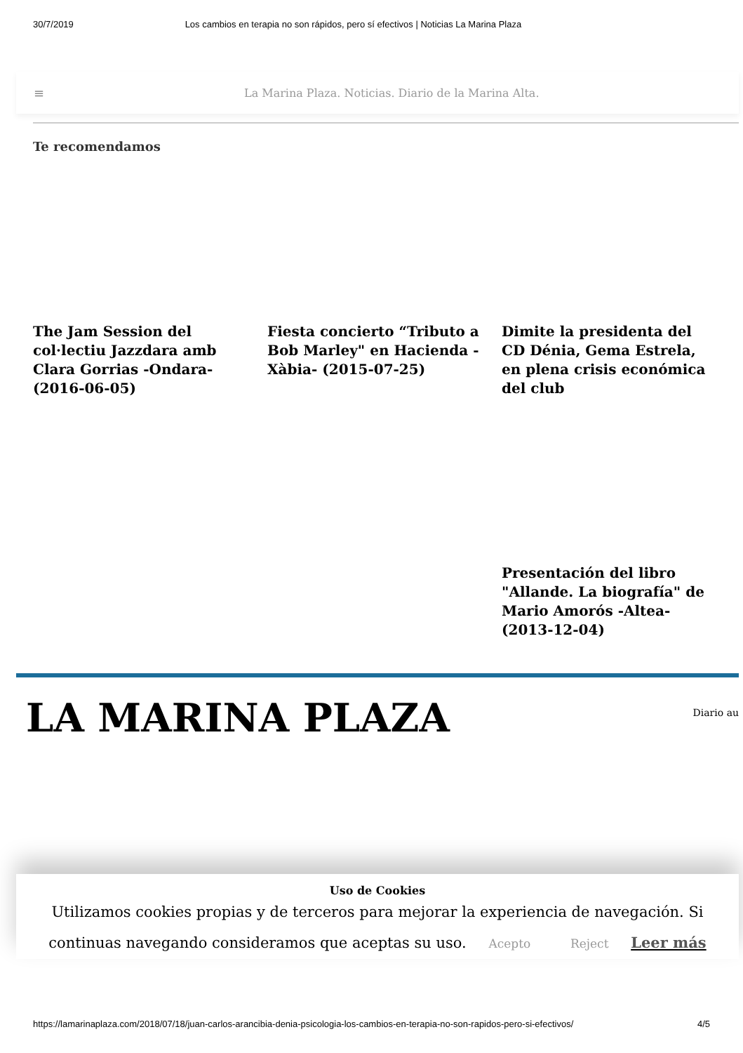30/7/2019 Los cambios en terapia no son rápidos, pero sí efectivos | Noticias La Marina Plaza
≡ La Marina Plaza. Noticias. Diario de la Marina Alta.
Te recomendamos
The Jam Session del col·lectiu Jazzdara amb Clara Gorrias -Ondara- (2016-06-05)
Fiesta concierto “Tributo a Bob Marley" en Hacienda -Xàbia- (2015-07-25)
Dimite la presidenta del CD Dénia, Gema Estrela, en plena crisis económica del club
Presentación del libro "Allande. La biografía" de Mario Amorós -Altea- (2013-12-04)
LA MARINA PLAZA Diario au
Uso de Cookies
Utilizamos cookies propias y de terceros para mejorar la experiencia de navegación. Si continuas navegando consideramos que aceptas su uso. Acepto Reject Leer más
https://lamarinaplaza.com/2018/07/18/juan-carlos-arancibia-denia-psicologia-los-cambios-en-terapia-no-son-rapidos-pero-si-efectivos/ 4/5